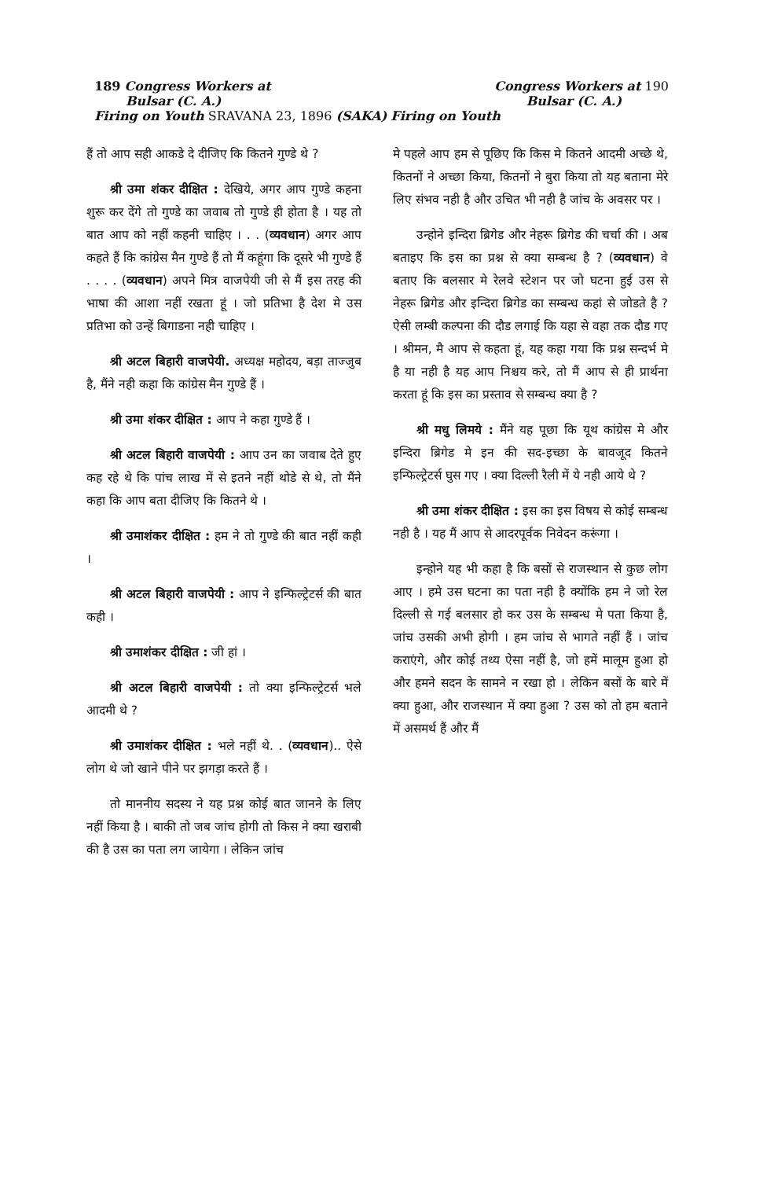189 Congress Workers at Congress Workers at 190
Bulsar (C. A.) Bulsar (C. A.)
Firing on Youth SRAVANA 23, 1896 (SAKA) Firing on Youth
हैं तो आप सही आकडे दे दीजिए कि कितने गुण्डे थे ?
श्री उमा शंकर दीक्षित : देखिये, अगर आप गुण्डे कहना शुरू कर देंगे तो गुण्डे का जवाब तो गुण्डे ही होता है । यह तो बात आप को नहीं कहनी चाहिए । . . (व्यवधान) अगर आप कहते हैं कि कांग्रेस मैन गुण्डे हैं तो मैं कहूंगा कि दूसरे भी गुण्डे हैं . . . . (व्यवधान) अपने मित्र वाजपेयी जी से मैं इस तरह की भाषा की आशा नहीं रखता हूं । जो प्रतिभा है देश मे उस प्रतिभा को उन्हें बिगाडना नही चाहिए ।
श्री अटल बिहारी वाजपेयी. अध्यक्ष महोदय, बड़ा ताज्जुब है, मैंने नही कहा कि कांग्रेस मैन गुण्डे हैं ।
श्री उमा शंकर दीक्षित : आप ने कहा गुण्डे हैं ।
श्री अटल बिहारी वाजपेयी : आप उन का जवाब देते हुए कह रहे थे कि पांच लाख में से इतने नहीं थोडे से थे, तो मैंने कहा कि आप बता दीजिए कि कितने थे ।
श्री उमाशंकर दीक्षित : हम ने तो गुण्डे की बात नहीं कही ।
श्री अटल बिहारी वाजपेयी : आप ने इन्फिल्ट्रेटर्स की बात कही ।
श्री उमाशंकर दीक्षित : जी हां ।
श्री अटल बिहारी वाजपेयी : तो क्या इन्फिल्ट्रेटर्स भले आदमी थे ?
श्री उमाशंकर दीक्षित : भले नहीं थे. . (व्यवधान).. ऐसे लोग थे जो खाने पीने पर झगड़ा करते हैं ।
तो माननीय सदस्य ने यह प्रश्न कोई बात जानने के लिए नहीं किया है । बाकी तो जब जांच होगी तो किस ने क्या खराबी की है उस का पता लग जायेगा । लेकिन जांच
मे पहले आप हम से पूछिए कि किस मे कितने आदमी अच्छे थे, कितनों ने अच्छा किया, कितनों ने बुरा किया तो यह बताना मेरे लिए संभव नही है और उचित भी नही है जांच के अवसर पर ।
उन्होने इन्दिरा ब्रिगेड और नेहरू ब्रिगेड की चर्चा की । अब बताइए कि इस का प्रश्न से क्या सम्बन्ध है ? (व्यवधान) वे बताए कि बलसार मे रेलवे स्टेशन पर जो घटना हुई उस से नेहरू ब्रिगेड और इन्दिरा ब्रिगेड का सम्बन्ध कहां से जोडते है ? ऐसी लम्बी कल्पना की दौड लगाई कि यहा से वहा तक दौड गए । श्रीमन, मै आप से कहता हूं, यह कहा गया कि प्रश्न सन्दर्भ मे है या नही है यह आप निश्चय करे, तो मैं आप से ही प्रार्थना करता हूं कि इस का प्रस्ताव से सम्बन्ध क्या है ?
श्री मधु लिमये : मैंने यह पूछा कि यूथ कांग्रेस मे और इन्दिरा ब्रिगेड मे इन की सद-इच्छा के बावजूद कितने इन्फिल्ट्रेटर्स घुस गए । क्या दिल्ली रैली में ये नही आये थे ?
श्री उमा शंकर दीक्षित : इस का इस विषय से कोई सम्बन्ध नही है । यह मैं आप से आदरपूर्वक निवेदन करूंगा ।
इन्होने यह भी कहा है कि बसों से राजस्थान से कुछ लोग आए । हमे उस घटना का पता नही है क्योंकि हम ने जो रेल दिल्ली से गई बलसार हो कर उस के सम्बन्ध मे पता किया है, जांच उसकी अभी होगी । हम जांच से भागते नहीं हैं । जांच कराएंगे, और कोई तथ्य ऐसा नहीं है, जो हमें मालूम हुआ हो और हमने सदन के सामने न रखा हो । लेकिन बसों के बारे में क्या हुआ, और राजस्थान में क्या हुआ ? उस को तो हम बताने में असमर्थ हैं और मैं